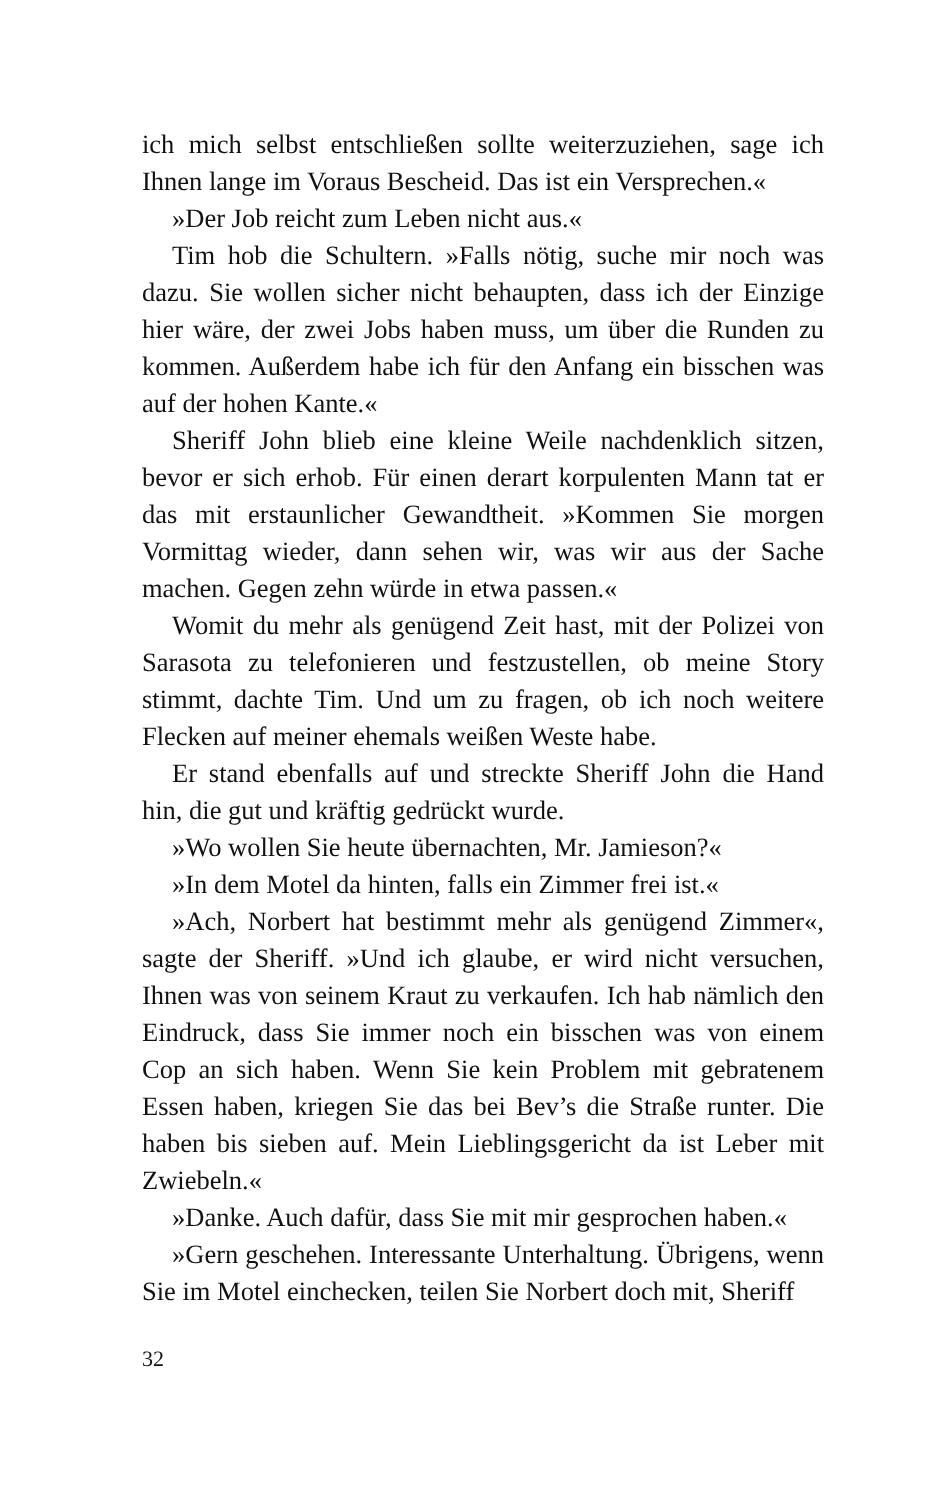ich mich selbst entschließen sollte weiterzuziehen, sage ich Ihnen lange im Voraus Bescheid. Das ist ein Versprechen.«
»Der Job reicht zum Leben nicht aus.«
Tim hob die Schultern. »Falls nötig, suche mir noch was dazu. Sie wollen sicher nicht behaupten, dass ich der Einzige hier wäre, der zwei Jobs haben muss, um über die Runden zu kommen. Außerdem habe ich für den Anfang ein bisschen was auf der hohen Kante.«
Sheriff John blieb eine kleine Weile nachdenklich sitzen, bevor er sich erhob. Für einen derart korpulenten Mann tat er das mit erstaunlicher Gewandtheit. »Kommen Sie morgen Vormittag wieder, dann sehen wir, was wir aus der Sache machen. Gegen zehn würde in etwa passen.«
Womit du mehr als genügend Zeit hast, mit der Polizei von Sarasota zu telefonieren und festzustellen, ob meine Story stimmt, dachte Tim. Und um zu fragen, ob ich noch weitere Flecken auf meiner ehemals weißen Weste habe.
Er stand ebenfalls auf und streckte Sheriff John die Hand hin, die gut und kräftig gedrückt wurde.
»Wo wollen Sie heute übernachten, Mr. Jamieson?«
»In dem Motel da hinten, falls ein Zimmer frei ist.«
»Ach, Norbert hat bestimmt mehr als genügend Zimmer«, sagte der Sheriff. »Und ich glaube, er wird nicht versuchen, Ihnen was von seinem Kraut zu verkaufen. Ich hab nämlich den Eindruck, dass Sie immer noch ein bisschen was von einem Cop an sich haben. Wenn Sie kein Problem mit gebratenem Essen haben, kriegen Sie das bei Bev’s die Straße runter. Die haben bis sieben auf. Mein Lieblingsgericht da ist Leber mit Zwiebeln.«
»Danke. Auch dafür, dass Sie mit mir gesprochen haben.«
»Gern geschehen. Interessante Unterhaltung. Übrigens, wenn Sie im Motel einchecken, teilen Sie Norbert doch mit, Sheriff
32